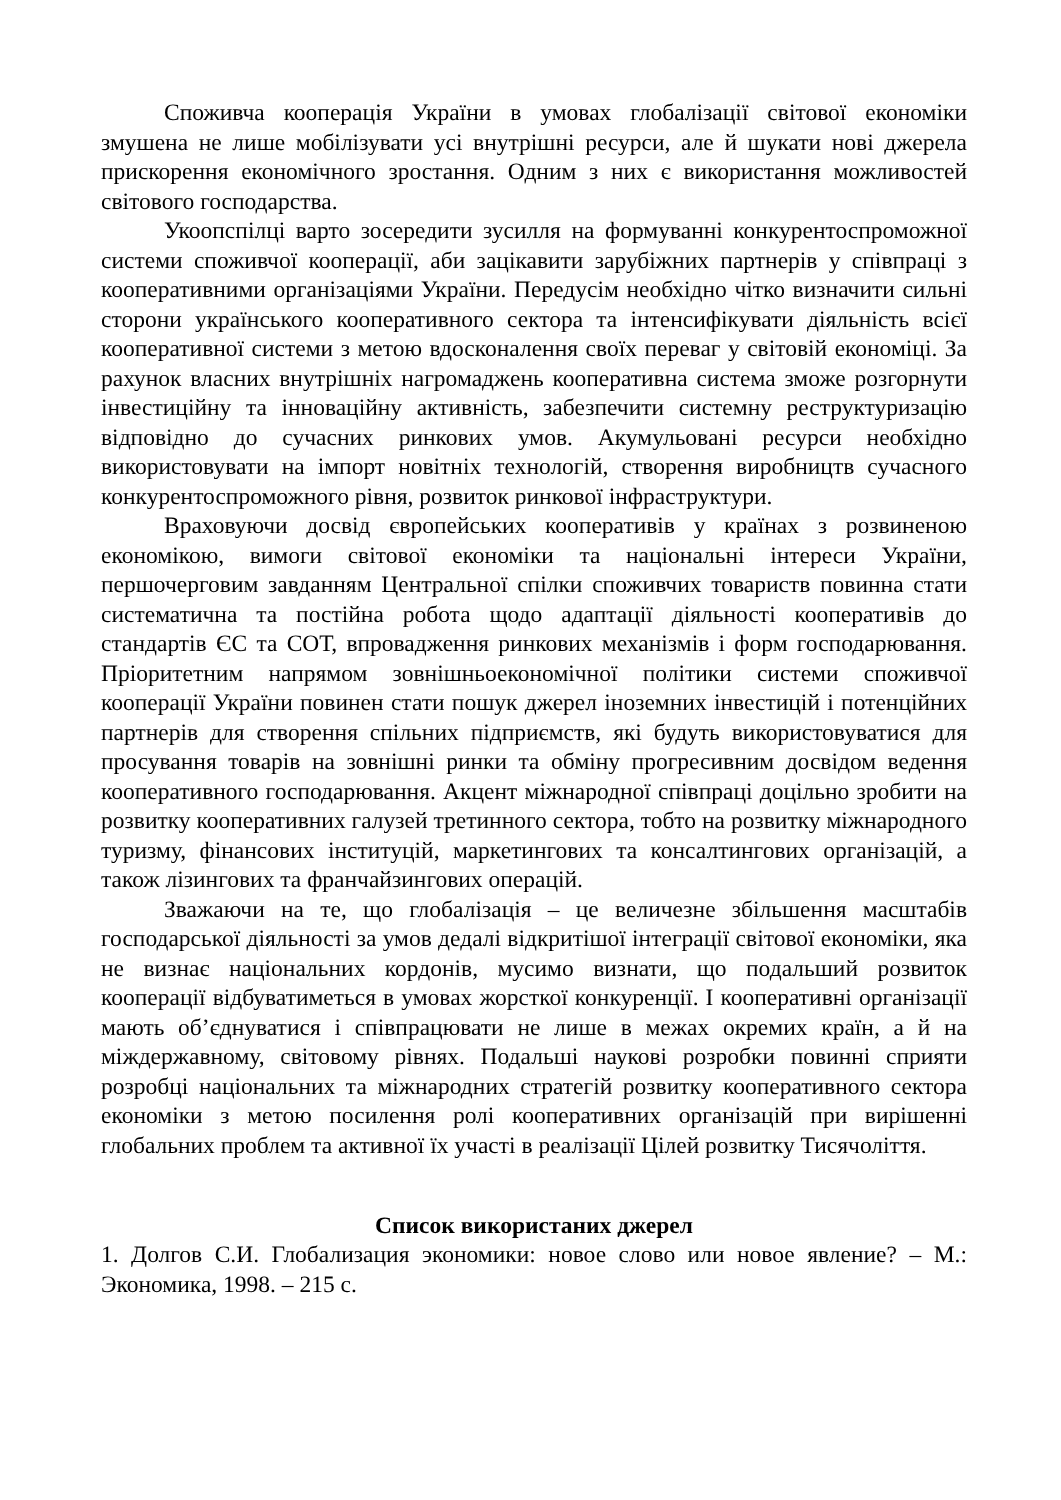Споживча кооперація України в умовах глобалізації світової економіки змушена не лише мобілізувати усі внутрішні ресурси, але й шукати нові джерела прискорення економічного зростання. Одним з них є використання можливостей світового господарства.
Укоопспілці варто зосередити зусилля на формуванні конкурентоспроможної системи споживчої кооперації, аби зацікавити зарубіжних партнерів у співпраці з кооперативними організаціями України. Передусім необхідно чітко визначити сильні сторони українського кооперативного сектора та інтенсифікувати діяльність всієї кооперативної системи з метою вдосконалення своїх переваг у світовій економіці. За рахунок власних внутрішніх нагромаджень кооперативна система зможе розгорнути інвестиційну та інноваційну активність, забезпечити системну реструктуризацію відповідно до сучасних ринкових умов. Акумульовані ресурси необхідно використовувати на імпорт новітніх технологій, створення виробництв сучасного конкурентоспроможного рівня, розвиток ринкової інфраструктури.
Враховуючи досвід європейських кооперативів у країнах з розвиненою економікою, вимоги світової економіки та національні інтереси України, першочерговим завданням Центральної спілки споживчих товариств повинна стати систематична та постійна робота щодо адаптації діяльності кооперативів до стандартів ЄС та СОТ, впровадження ринкових механізмів і форм господарювання. Пріоритетним напрямом зовнішньоекономічної політики системи споживчої кооперації України повинен стати пошук джерел іноземних інвестицій і потенційних партнерів для створення спільних підприємств, які будуть використовуватися для просування товарів на зовнішні ринки та обміну прогресивним досвідом ведення кооперативного господарювання. Акцент міжнародної співпраці доцільно зробити на розвитку кооперативних галузей третинного сектора, тобто на розвитку міжнародного туризму, фінансових інституцій, маркетингових та консалтингових організацій, а також лізингових та франчайзингових операцій.
Зважаючи на те, що глобалізація – це величезне збільшення масштабів господарської діяльності за умов дедалі відкритішої інтеграції світової економіки, яка не визнає національних кордонів, мусимо визнати, що подальший розвиток кооперації відбуватиметься в умовах жорсткої конкуренції. І кооперативні організації мають об’єднуватися і співпрацювати не лише в межах окремих країн, а й на міждержавному, світовому рівнях. Подальші наукові розробки повинні сприяти розробці національних та міжнародних стратегій розвитку кооперативного сектора економіки з метою посилення ролі кооперативних організацій при вирішенні глобальних проблем та активної їх участі в реалізації Цілей розвитку Тисячоліття.
Список використаних джерел
1. Долгов С.И. Глобализация экономики: новое слово или новое явление? – М.: Экономика, 1998. – 215 с.